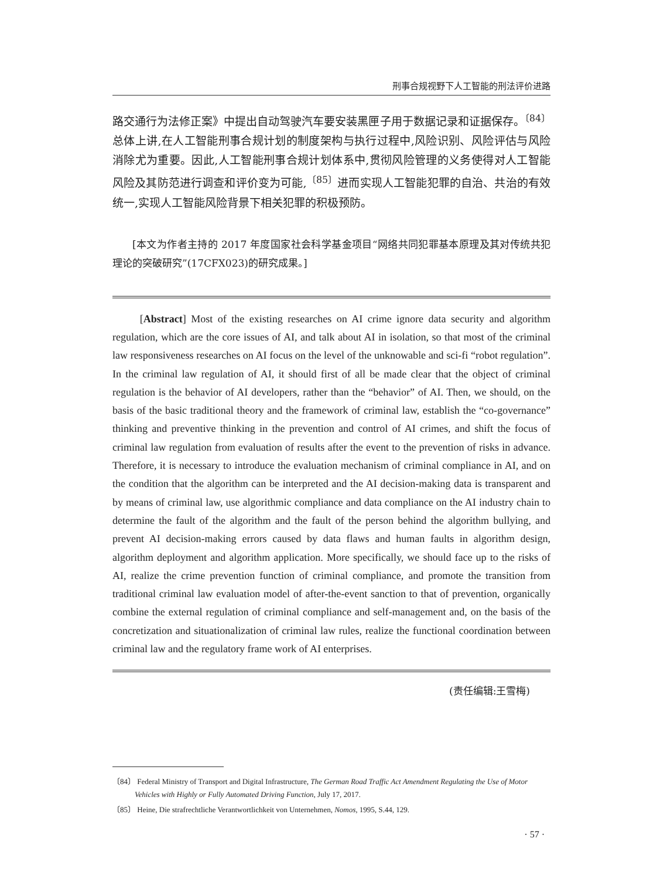刑事合规视野下人工智能的刑法评价进路
路交通行为法修正案》中提出自动驾驶汽车要安装黑匣子用于数据记录和证据保存。<sup>〔84〕</sup>总体上讲,在人工智能刑事合规计划的制度架构与执行过程中,风险识别、风险评估与风险消除尤为重要。因此,人工智能刑事合规计划体系中,贯彻风险管理的义务使得对人工智能风险及其防范进行调查和评价变为可能,<sup>〔85〕</sup>进而实现人工智能犯罪的自治、共治的有效统一,实现人工智能风险背景下相关犯罪的积极预防。
[本文为作者主持的 2017 年度国家社会科学基金项目“网络共同犯罪基本原理及其对传统共犯理论的突破研究”(17CFX023)的研究成果。]
[Abstract] Most of the existing researches on AI crime ignore data security and algorithm regulation, which are the core issues of AI, and talk about AI in isolation, so that most of the criminal law responsiveness researches on AI focus on the level of the unknowable and sci-fi “robot regulation”. In the criminal law regulation of AI, it should first of all be made clear that the object of criminal regulation is the behavior of AI developers, rather than the “behavior” of AI. Then, we should, on the basis of the basic traditional theory and the framework of criminal law, establish the “co-governance” thinking and preventive thinking in the prevention and control of AI crimes, and shift the focus of criminal law regulation from evaluation of results after the event to the prevention of risks in advance. Therefore, it is necessary to introduce the evaluation mechanism of criminal compliance in AI, and on the condition that the algorithm can be interpreted and the AI decision-making data is transparent and by means of criminal law, use algorithmic compliance and data compliance on the AI industry chain to determine the fault of the algorithm and the fault of the person behind the algorithm bullying, and prevent AI decision-making errors caused by data flaws and human faults in algorithm design, algorithm deployment and algorithm application. More specifically, we should face up to the risks of AI, realize the crime prevention function of criminal compliance, and promote the transition from traditional criminal law evaluation model of after-the-event sanction to that of prevention, organically combine the external regulation of criminal compliance and self-management and, on the basis of the concretization and situationalization of criminal law rules, realize the functional coordination between criminal law and the regulatory frame work of AI enterprises.
(责任编辑:王雪梅)
〔84〕 Federal Ministry of Transport and Digital Infrastructure, The German Road Traffic Act Amendment Regulating the Use of Motor Vehicles with Highly or Fully Automated Driving Function, July 17, 2017.
〔85〕 Heine, Die strafrechtliche Verantwortlichkeit von Unternehmen, Nomos, 1995, S.44, 129.
· 57 ·